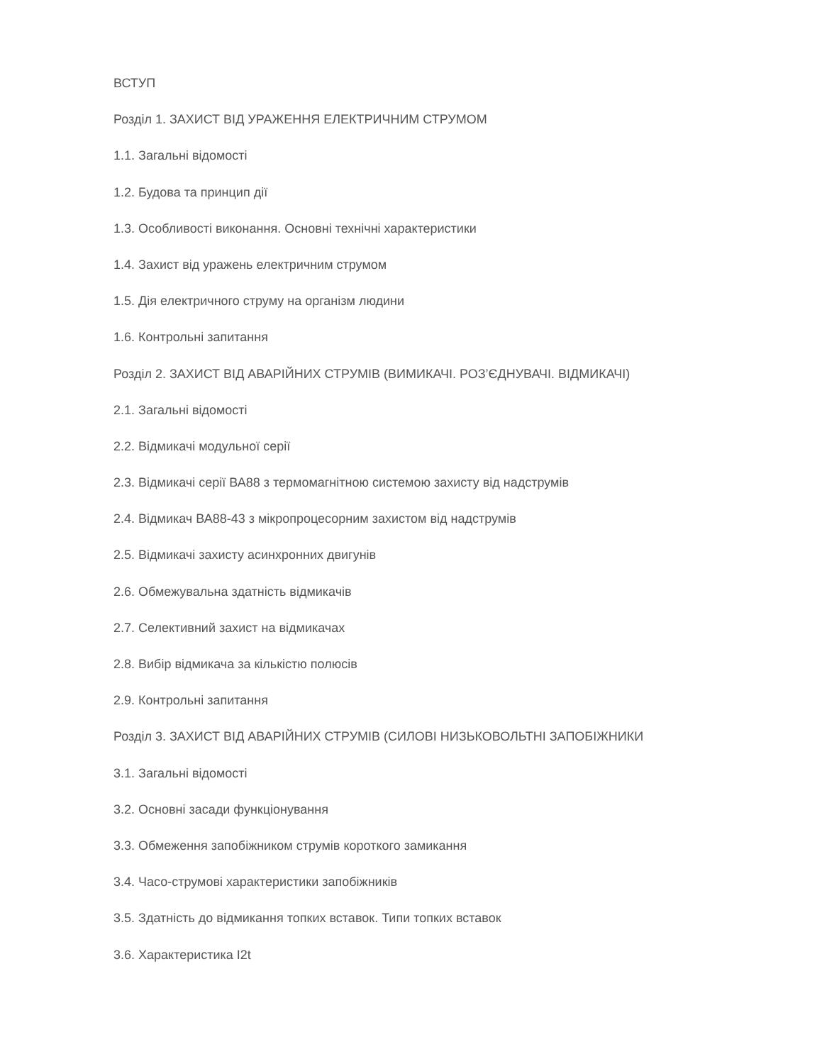ВСТУП
Розділ 1. ЗАХИСТ ВІД УРАЖЕННЯ ЕЛЕКТРИЧНИМ СТРУМОМ
1.1. Загальні відомості
1.2. Будова та принцип дії
1.3. Особливості виконання. Основні технічні характеристики
1.4. Захист від уражень електричним струмом
1.5. Дія електричного струму на організм людини
1.6. Контрольні запитання
Розділ 2. ЗАХИСТ ВІД АВАРІЙНИХ СТРУМІВ (ВИМИКАЧІ. РОЗ’ЄДНУВАЧІ. ВІДМИКАЧІ)
2.1. Загальні відомості
2.2. Відмикачі модульної серії
2.3. Відмикачі серії ВА88 з термомагнітною системою захисту від надструмів
2.4. Відмикач ВА88-43 з мікропроцесорним захистом від надструмів
2.5. Відмикачі захисту асинхронних двигунів
2.6. Обмежувальна здатність відмикачів
2.7. Селективний захист на відмикачах
2.8. Вибір відмикача за кількістю полюсів
2.9. Контрольні запитання
Розділ 3. ЗАХИСТ ВІД АВАРІЙНИХ СТРУМІВ (СИЛОВІ НИЗЬКОВОЛЬТНІ ЗАПОБІЖНИКИ
3.1. Загальні відомості
3.2. Основні засади функціонування
3.3. Обмеження запобіжником струмів короткого замикання
3.4. Часо-струмові характеристики запобіжників
3.5. Здатність до відмикання топких вставок. Типи топких вставок
3.6. Характеристика I2t